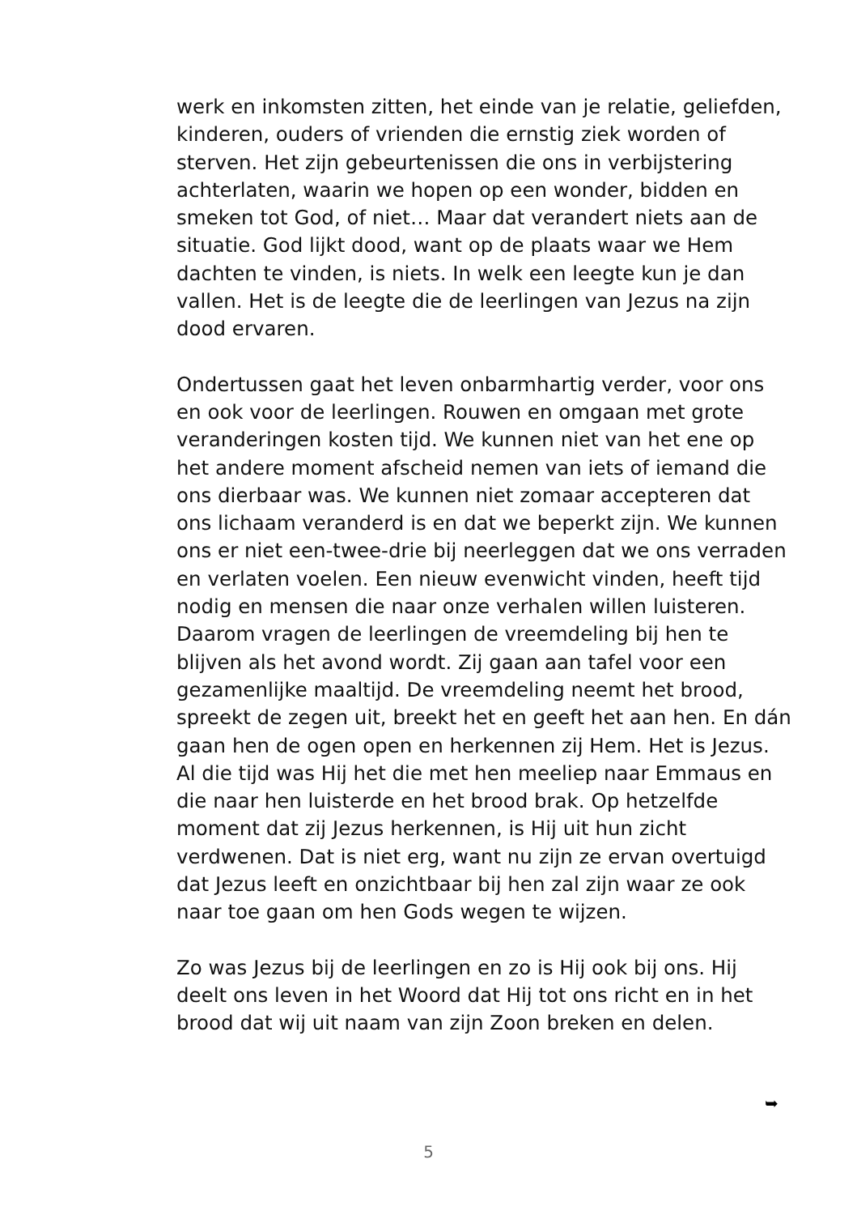werk en inkomsten zitten, het einde van je relatie, geliefden, kinderen, ouders of vrienden die ernstig ziek worden of sterven. Het zijn gebeurtenissen die ons in verbijstering achterlaten, waarin we hopen op een wonder, bidden en smeken tot God, of niet… Maar dat verandert niets aan de situatie. God lijkt dood, want op de plaats waar we Hem dachten te vinden, is niets. In welk een leegte kun je dan vallen. Het is de leegte die de leerlingen van Jezus na zijn dood ervaren.
Ondertussen gaat het leven onbarmhartig verder, voor ons en ook voor de leerlingen. Rouwen en omgaan met grote veranderingen kosten tijd. We kunnen niet van het ene op het andere moment afscheid nemen van iets of iemand die ons dierbaar was. We kunnen niet zomaar accepteren dat ons lichaam veranderd is en dat we beperkt zijn. We kunnen ons er niet een-twee-drie bij neerleggen dat we ons verraden en verlaten voelen. Een nieuw evenwicht vinden, heeft tijd nodig en mensen die naar onze verhalen willen luisteren. Daarom vragen de leerlingen de vreemdeling bij hen te blijven als het avond wordt. Zij gaan aan tafel voor een gezamenlijke maaltijd. De vreemdeling neemt het brood, spreekt de zegen uit, breekt het en geeft het aan hen. En dán gaan hen de ogen open en herkennen zij Hem. Het is Jezus. Al die tijd was Hij het die met hen meeliep naar Emmaus en die naar hen luisterde en het brood brak. Op hetzelfde moment dat zij Jezus herkennen, is Hij uit hun zicht verdwenen. Dat is niet erg, want nu zijn ze ervan overtuigd dat Jezus leeft en onzichtbaar bij hen zal zijn waar ze ook naar toe gaan om hen Gods wegen te wijzen.
Zo was Jezus bij de leerlingen en zo is Hij ook bij ons. Hij deelt ons leven in het Woord dat Hij tot ons richt en in het brood dat wij uit naam van zijn Zoon breken en delen.
➥
5